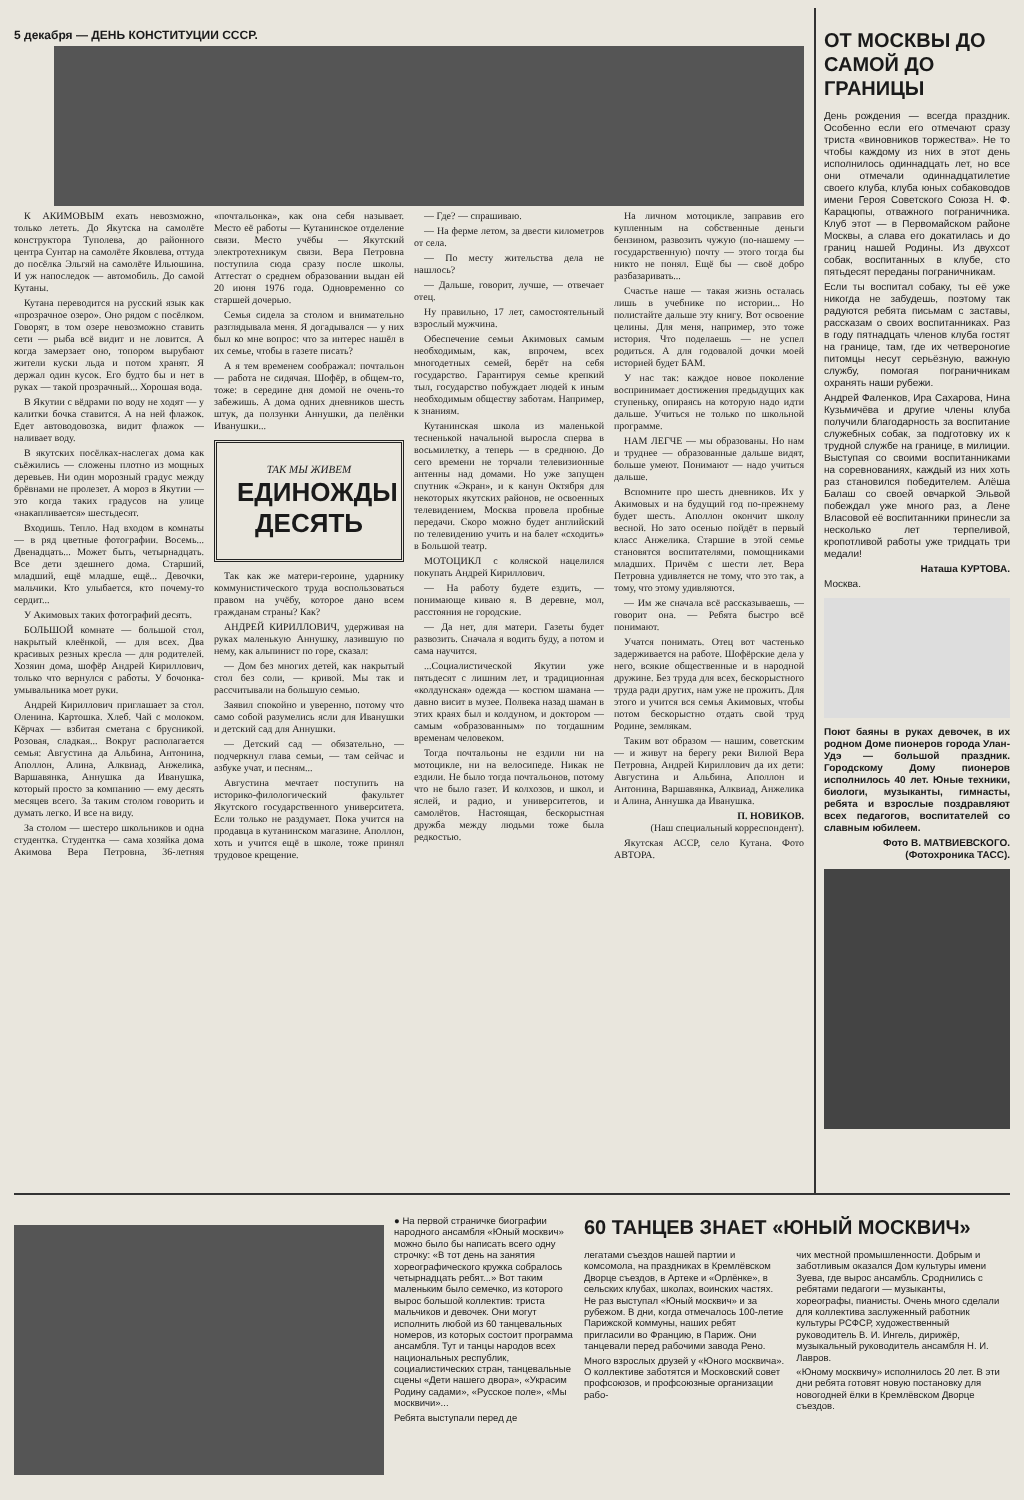5 декабря — ДЕНЬ КОНСТИТУЦИИ СССР.
К АКИМОВЫМ ехать невозможно, только лететь. До Якутска на самолёте конструктора Туполева, до районного центра Сунтар на самолёте Яковлева, оттуда до посёлка Эльгяй на самолёте Ильюшина. И уж напоследок — автомобиль. До самой Кутаны.
Кутана переводится на русский язык как «прозрачное озеро». Оно рядом с посёлком. Говорят, в том озере невозможно ставить сети — рыба всё видит и не ловится. А когда замерзает оно, топором вырубают жители куски льда и потом хранят. Я держал один кусок. Его будто бы и нет в руках — такой прозрачный... Хорошая вода.
В Якутии с вёдрами по воду не ходят — у калитки бочка ставится. А на ней флажок. Едет автоводовозка, видит флажок — наливает воду.
В якутских посёлках-наслегах дома как съёжились — сложены плотно из мощных деревьев. Ни один морозный градус между брёвнами не пролезет. А мороз в Якутии — это когда таких градусов на улице «накапливается» шестьдесят.
Входишь. Тепло. Над входом в комнаты — в ряд цветные фотографии. Восемь... Двенадцать... Может быть, четырнадцать. Все дети здешнего дома. Старший, младший, ещё младше, ещё... Девочки, мальчики. Кто улыбается, кто почему-то сердит...
У Акимовых таких фотографий десять.
БОЛЬШОЙ комнате — большой стол, накрытый клеёнкой, — для всех. Два красивых резных кресла — для родителей. Хозяин дома, шофёр Андрей Кириллович, только что вернулся с работы. У бочонка-умывальника моет руки.
Андрей Кириллович приглашает за стол. Оленина. Картошка. Хлеб. Чай с молоком. Кёрчах — взбитая сметана с брусникой. Розовая, сладкая... Вокруг располагается семья: Августина да Альбина, Антонина, Аполлон, Алина, Алквиад, Анжелика, Варшавянка, Аннушка да Иванушка, который просто за компанию — ему десять месяцев всего. За таким столом говорить и думать легко. И все на виду.
За столом — шестеро школьников и одна студентка. Студентка — сама хозяйка дома Акимова Вера Петровна, 36-летняя «почтальонка», как она себя называет. Место её работы — Кутанинское отделение связи. Место учёбы — Якутский электротехникум связи. Вера Петровна поступила сюда сразу после школы. Аттестат о среднем образовании выдан ей 20 июня 1976 года. Одновременно со старшей дочерью.
Семья сидела за столом и внимательно разглядывала меня. Я догадывался — у них был ко мне вопрос: что за интерес нашёл в их семье, чтобы в газете писать?
А я тем временем соображал: почтальон — работа не сидячая. Шофёр, в общем-то, тоже: в середине дня домой не очень-то забежишь. А дома одних дневников шесть штук, да ползунки Аннушки, да пелёнки Иванушки...
ТАК МЫ ЖИВЕМ
ЕДИНОЖДЫ ДЕСЯТЬ
Так как же матери-героине, ударнику коммунистического труда воспользоваться правом на учёбу, которое дано всем гражданам страны? Как?
АНДРЕЙ КИРИЛЛОВИЧ, удерживая на руках маленькую Аннушку, лазившую по нему, как альпинист по горе, сказал:
— Дом без многих детей, как накрытый стол без соли, — кривой. Мы так и рассчитывали на большую семью.
Заявил спокойно и уверенно, потому что само собой разумелись ясли для Иванушки и детский сад для Аннушки.
— Детский сад — обязательно, — подчеркнул глава семьи, — там сейчас и азбуке учат, и песням...
Августина мечтает поступить на историко-филологический факультет Якутского государственного университета. Если только не раздумает. Пока учится на продавца в кутанинском магазине. Аполлон, хоть и учится ещё в школе, тоже принял трудовое крещение.
— Где? — спрашиваю.
— На ферме летом, за двести километров от села.
— По месту жительства дела не нашлось?
— Дальше, говорит, лучше, — отвечает отец.
Ну правильно, 17 лет, самостоятельный взрослый мужчина.
Обеспечение семьи Акимовых самым необходимым, как, впрочем, всех многодетных семей, берёт на себя государство. Гарантируя семье крепкий тыл, государство побуждает людей к иным необходимым обществу заботам. Например, к знаниям.
Кутанинская школа из маленькой тесненькой начальной выросла сперва в восьмилетку, а теперь — в среднюю. До сего времени не торчали телевизионные антенны над домами. Но уже запущен спутник «Экран», и к канун Октября для некоторых якутских районов, не освоенных телевидением, Москва провела пробные передачи. Скоро можно будет английский по телевидению учить и на балет «сходить» в Большой театр.
МОТОЦИКЛ с коляской нацелился покупать Андрей Кириллович.
— На работу будете ездить, — понимающе киваю я. В деревне, мол, расстояния не городские.
— Да нет, для матери. Газеты будет развозить. Сначала я водить буду, а потом и сама научится.
...Социалистической Якутии уже пятьдесят с лишним лет, и традиционная «колдунская» одежда — костюм шамана — давно висит в музее. Полвека назад шаман в этих краях был и колдуном, и доктором — самым «образованным» по тогдашним временам человеком.
Тогда почтальоны не ездили ни на мотоцикле, ни на велосипеде. Никак не ездили. Не было тогда почтальонов, потому что не было газет. И колхозов, и школ, и яслей, и радио, и университетов, и самолётов. Настоящая, бескорыстная дружба между людьми тоже была редкостью.
На личном мотоцикле, заправив его купленным на собственные деньги бензином, развозить чужую (по-нашему — государственную) почту — этого тогда бы никто не понял. Ещё бы — своё добро разбазаривать...
Счастье наше — такая жизнь осталась лишь в учебнике по истории... Но полистайте дальше эту книгу. Вот освоение целины. Для меня, например, это тоже история. Что поделаешь — не успел родиться. А для годовалой дочки моей историей будет БАМ.
У нас так: каждое новое поколение воспринимает достижения предыдущих как ступеньку, опираясь на которую надо идти дальше. Учиться не только по школьной программе.
НАМ ЛЕГЧЕ — мы образованы. Но нам и труднее — образованные дальше видят, больше умеют. Понимают — надо учиться дальше.
Вспомните про шесть дневников. Их у Акимовых и на будущий год по-прежнему будет шесть. Аполлон окончит школу весной. Но зато осенью пойдёт в первый класс Анжелика. Старшие в этой семье становятся воспитателями, помощниками младших. Причём с шести лет. Вера Петровна удивляется не тому, что это так, а тому, что этому удивляются.
— Им же сначала всё рассказываешь, — говорит она. — Ребята быстро всё понимают.
Учатся понимать. Отец вот частенько задерживается на работе. Шофёрские дела у него, всякие общественные и в народной дружине. Без труда для всех, бескорыстного труда ради других, нам уже не прожить. Для этого и учится вся семья Акимовых, чтобы потом бескорыстно отдать свой труд Родине, землякам.
Таким вот образом — нашим, советским — и живут на берегу реки Вилюй Вера Петровна, Андрей Кириллович да их дети: Августина и Альбина, Аполлон и Антонина, Варшавянка, Алквиад, Анжелика и Алина, Аннушка да Иванушка.
П. НОВИКОВ.
(Наш специальный корреспондент).
Якутская АССР, село Кутана. Фото АВТОРА.
ОТ МОСКВЫ ДО САМОЙ ДО ГРАНИЦЫ
День рождения — всегда праздник. Особенно если его отмечают сразу триста «виновников торжества». Не то чтобы каждому из них в этот день исполнилось одиннадцать лет, но все они отмечали одиннадцатилетие своего клуба, клуба юных собаководов имени Героя Советского Союза Н. Ф. Карацюпы, отважного пограничника. Клуб этот — в Первомайском районе Москвы, а слава его докатилась и до границ нашей Родины. Из двухсот собак, воспитанных в клубе, сто пятьдесят переданы пограничникам.
Если ты воспитал собаку, ты её уже никогда не забудешь, поэтому так радуются ребята письмам с заставы, рассказам о своих воспитанниках. Раз в году пятнадцать членов клуба гостят на границе, там, где их четвероногие питомцы несут серьёзную, важную службу, помогая пограничникам охранять наши рубежи.
Андрей Фаленков, Ира Сахарова, Нина Кузьмичёва и другие члены клуба получили благодарность за воспитание служебных собак, за подготовку их к трудной службе на границе, в милиции. Выступая со своими воспитанниками на соревнованиях, каждый из них хоть раз становился победителем. Алёша Балаш со своей овчаркой Эльвой побеждал уже много раз, а Лене Власовой её воспитанники принесли за несколько лет терпеливой, кропотливой работы уже тридцать три медали!
Наташа КУРТОВА.
Москва.
Поют баяны в руках девочек, в их родном Доме пионеров города Улан-Удэ — большой праздник. Городскому Дому пионеров исполнилось 40 лет. Юные техники, биологи, музыканты, гимнасты, ребята и взрослые поздравляют всех педагогов, воспитателей со славным юбилеем.
Фото В. МАТВИЕВСКОГО. (Фотохроника ТАСС).
● На первой страничке биографии народного ансамбля «Юный москвич» можно было бы написать всего одну строчку: «В тот день на занятия хореографического кружка собралось четырнадцать ребят...» Вот таким маленьким было семечко, из которого вырос большой коллектив: триста мальчиков и девочек. Они могут исполнить любой из 60 танцевальных номеров, из которых состоит программа ансамбля. Тут и танцы народов всех национальных республик, социалистических стран, танцевальные сцены «Дети нашего двора», «Украсим Родину садами», «Русское поле», «Мы москвичи»...
Ребята выступали перед де
60 ТАНЦЕВ ЗНАЕТ «ЮНЫЙ МОСКВИЧ»
легатами съездов нашей партии и комсомола, на праздниках в Кремлёвском Дворце съездов, в Артеке и «Орлёнке», в сельских клубах, школах, воинских частях. Не раз выступал «Юный москвич» и за рубежом. В дни, когда отмечалось 100-летие Парижской коммуны, наших ребят пригласили во Францию, в Париж. Они танцевали перед рабочими завода Рено.
Много взрослых друзей у «Юного москвича». О коллективе заботятся и Московский совет профсоюзов, и профсоюзные организации рабо-
чих местной промышленности. Добрым и заботливым оказался Дом культуры имени Зуева, где вырос ансамбль. Сроднились с ребятами педагоги — музыканты, хореографы, пианисты. Очень много сделали для коллектива заслуженный работник культуры РСФСР, художественный руководитель В. И. Ингель, дирижёр, музыкальный руководитель ансамбля Н. И. Лавров.
«Юному москвичу» исполнилось 20 лет. В эти дни ребята готовят новую постановку для новогодней ёлки в Кремлёвском Дворце съездов.